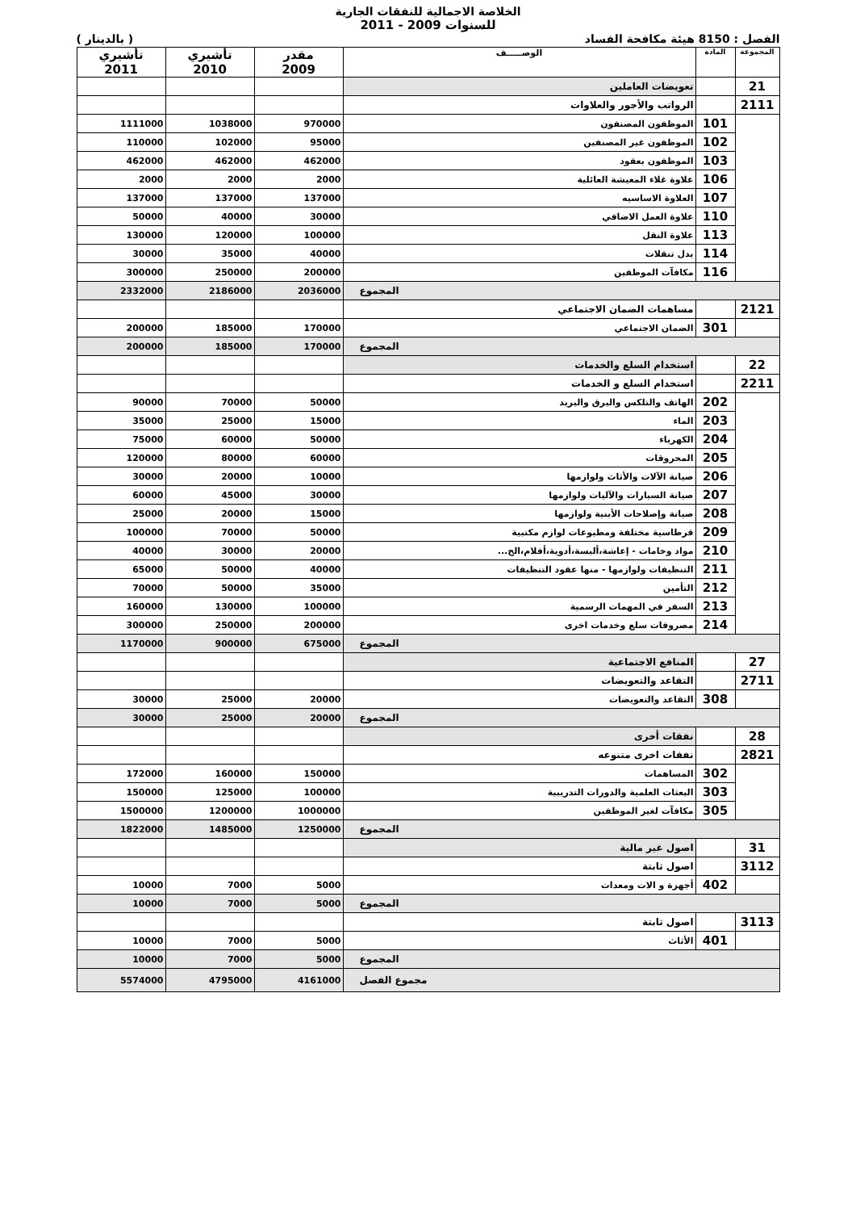الخلاصة الاجمالية للنفقات الجارية
للسنوات 2009 - 2011
الفصل : 8150 هيئة مكافحة الفساد ( بالدينار )
| المجموعة | المادة | الوصـــــف | مقدر 2009 | تأشيري 2010 | تأشيري 2011 |
| --- | --- | --- | --- | --- | --- |
| 21 | | تعويضات العاملين | | | |
| 2111 | | الرواتب والأجور والعلاوات | | | |
| | 101 | الموظفون المصنفون | 970000 | 1038000 | 1111000 |
| | 102 | الموظفون غير المصنفين | 95000 | 102000 | 110000 |
| | 103 | الموظفون بعقود | 462000 | 462000 | 462000 |
| | 106 | علاوة غلاء المعيشة العائلية | 2000 | 2000 | 2000 |
| | 107 | العلاوة الاساسيه | 137000 | 137000 | 137000 |
| | 110 | علاوة العمل الاضافي | 30000 | 40000 | 50000 |
| | 113 | علاوة النقل | 100000 | 120000 | 130000 |
| | 114 | بدل تنقلات | 40000 | 35000 | 30000 |
| | 116 | مكافآت الموظفين | 200000 | 250000 | 300000 |
| المجموع | | | 2036000 | 2186000 | 2332000 |
| 2121 | | مساهمات الضمان الاجتماعي | | | |
| | 301 | الضمان الاجتماعي | 170000 | 185000 | 200000 |
| المجموع | | | 170000 | 185000 | 200000 |
| 22 | | استخدام السلع والخدمات | | | |
| 2211 | | استخدام السلع و الخدمات | | | |
| | 202 | الهاتف والتلكس والبرق والبريد | 50000 | 70000 | 90000 |
| | 203 | الماء | 15000 | 25000 | 35000 |
| | 204 | الكهرباء | 50000 | 60000 | 75000 |
| | 205 | المحروقات | 60000 | 80000 | 120000 |
| | 206 | صيانة الآلات والأثاث ولوازمها | 10000 | 20000 | 30000 |
| | 207 | صيانة السيارات والآليات ولوازمها | 30000 | 45000 | 60000 |
| | 208 | صيانة وإصلاحات الأبنية ولوازمها | 15000 | 20000 | 25000 |
| | 209 | قرطاسية مختلفة ومطبوعات لوازم مكتبية | 50000 | 70000 | 100000 |
| | 210 | مواد وخامات - إعاشة،ألبسة،أدوية،أفلام،الخ... | 20000 | 30000 | 40000 |
| | 211 | التنظيفات ولوازمها - منها عقود التنظيفات | 40000 | 50000 | 65000 |
| | 212 | التأمين | 35000 | 50000 | 70000 |
| | 213 | السفر في المهمات الرسمية | 100000 | 130000 | 160000 |
| | 214 | مصروفات سلع وخدمات اخرى | 200000 | 250000 | 300000 |
| المجموع | | | 675000 | 900000 | 1170000 |
| 27 | | المنافع الاجتماعية | | | |
| 2711 | | التقاعد والتعويضات | | | |
| | 308 | التقاعد والتعويضات | 20000 | 25000 | 30000 |
| المجموع | | | 20000 | 25000 | 30000 |
| 28 | | نفقات أخرى | | | |
| 2821 | | نفقات اخرى متنوعه | | | |
| | 302 | المساهمات | 150000 | 160000 | 172000 |
| | 303 | البعثات العلمية والدورات التدريبية | 100000 | 125000 | 150000 |
| | 305 | مكافآت لغير الموظفين | 1000000 | 1200000 | 1500000 |
| المجموع | | | 1250000 | 1485000 | 1822000 |
| 31 | | اصول غير مالية | | | |
| 3112 | | اصول ثابتة | | | |
| | 402 | أجهزة و الات ومعدات | 5000 | 7000 | 10000 |
| المجموع | | | 5000 | 7000 | 10000 |
| 3113 | | اصول ثابتة | | | |
| | 401 | الأثاث | 5000 | 7000 | 10000 |
| المجموع | | | 5000 | 7000 | 10000 |
| مجموع الفصل | | | 4161000 | 4795000 | 5574000 |